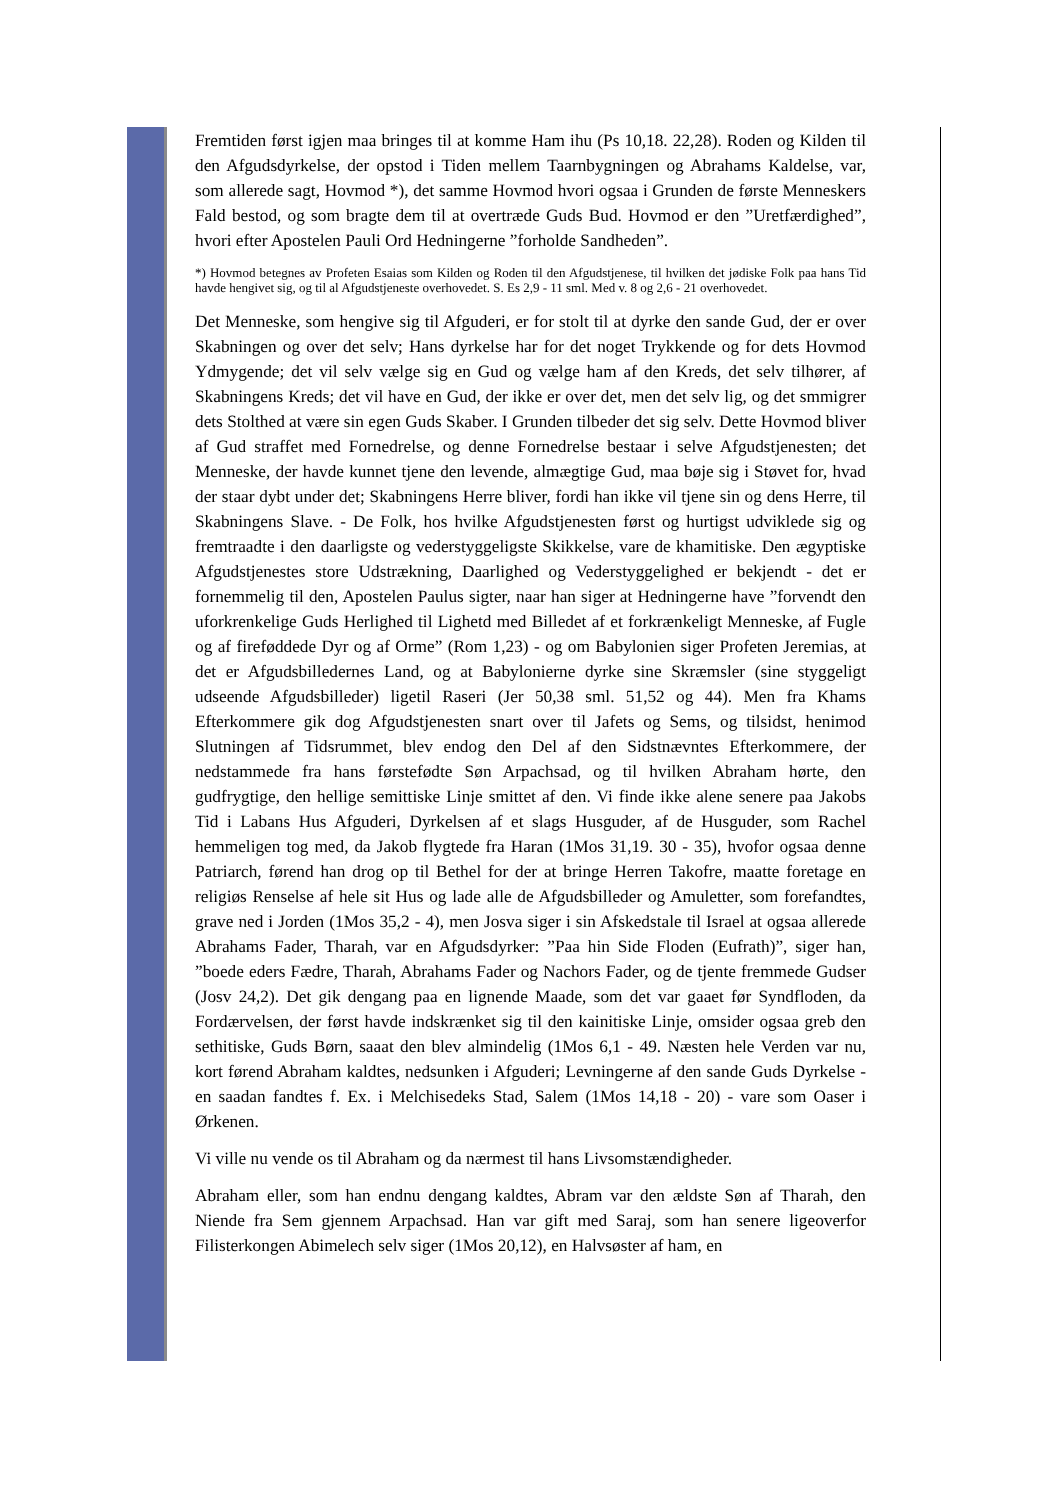Fremtiden først igjen maa bringes til at komme Ham ihu (Ps 10,18. 22,28). Roden og Kilden til den Afgudsdyrkelse, der opstod i Tiden mellem Taarnbygningen og Abrahams Kaldelse, var, som allerede sagt, Hovmod *), det samme Hovmod hvori ogsaa i Grunden de første Menneskers Fald bestod, og som bragte dem til at overtræde Guds Bud. Hovmod er den ”Uretfærdighed”, hvori efter Apostelen Pauli Ord Hedningerne ”forholde Sandheden”.
*) Hovmod betegnes av Profeten Esaias som Kilden og Roden til den Afgudstjenese, til hvilken det jødiske Folk paa hans Tid havde hengivet sig, og til al Afgudstjeneste overhovedet. S. Es 2,9 - 11 sml. Med v. 8 og 2,6 - 21 overhovedet.
Det Menneske, som hengive sig til Afguderi, er for stolt til at dyrke den sande Gud, der er over Skabningen og over det selv; Hans dyrkelse har for det noget Trykkende og for dets Hovmod Ydmygende; det vil selv vælge sig en Gud og vælge ham af den Kreds, det selv tilhører, af Skabningens Kreds; det vil have en Gud, der ikke er over det, men det selv lig, og det smmigrer dets Stolthed at være sin egen Guds Skaber. I Grunden tilbeder det sig selv. Dette Hovmod bliver af Gud straffet med Fornedrelse, og denne Fornedrelse bestaar i selve Afgudstjenesten; det Menneske, der havde kunnet tjene den levende, almægtige Gud, maa bøje sig i Støvet for, hvad der staar dybt under det; Skabningens Herre bliver, fordi han ikke vil tjene sin og dens Herre, til Skabningens Slave. - De Folk, hos hvilke Afgudstjenesten først og hurtigst udviklede sig og fremtraadte i den daarligste og vederstyggeligste Skikkelse, vare de khamitiske. Den ægyptiske Afgudstjenestes store Udstrækning, Daarlighed og Vederstyggelighed er bekjendt - det er fornemmelig til den, Apostelen Paulus sigter, naar han siger at Hedningerne have ”forvendt den uforkrenkelige Guds Herlighed til Lighetd med Billedet af et forkrænkeligt Menneske, af Fugle og af fireføddede Dyr og af Orme” (Rom 1,23) - og om Babylonien siger Profeten Jeremias, at det er Afgudsbilledernes Land, og at Babylonierne dyrke sine Skræmsler (sine styggeligt udseende Afgudsbilleder) ligetil Raseri (Jer 50,38 sml. 51,52 og 44). Men fra Khams Efterkommere gik dog Afgudstjenesten snart over til Jafets og Sems, og tilsidst, henimod Slutningen af Tidsrummet, blev endog den Del af den Sidstnævntes Efterkommere, der nedstammede fra hans førstefødte Søn Arpachsad, og til hvilken Abraham hørte, den gudfrygtige, den hellige semittiske Linje smittet af den. Vi finde ikke alene senere paa Jakobs Tid i Labans Hus Afguderi, Dyrkelsen af et slags Husguder, af de Husguder, som Rachel hemmeligen tog med, da Jakob flygtede fra Haran (1Mos 31,19. 30 - 35), hvofor ogsaa denne Patriarch, førend han drog op til Bethel for der at bringe Herren Takofre, maatte foretage en religiøs Renselse af hele sit Hus og lade alle de Afgudsbilleder og Amuletter, som forefandtes, grave ned i Jorden (1Mos 35,2 - 4), men Josva siger i sin Afskedstale til Israel at ogsaa allerede Abrahams Fader, Tharah, var en Afgudsdyrker: ”Paa hin Side Floden (Eufrath)”, siger han, ”boede eders Fædre, Tharah, Abrahams Fader og Nachors Fader, og de tjente fremmede Gudser (Josv 24,2). Det gik dengang paa en lignende Maade, som det var gaaet før Syndfloden, da Fordærvelsen, der først havde indskrænket sig til den kainitiske Linje, omsider ogsaa greb den sethitiske, Guds Børn, saaat den blev almindelig (1Mos 6,1 - 49. Næsten hele Verden var nu, kort førend Abraham kaldtes, nedsunken i Afguderi; Levningerne af den sande Guds Dyrkelse - en saadan fandtes f. Ex. i Melchisedeks Stad, Salem (1Mos 14,18 - 20) - vare som Oaser i Ørkenen.
Vi ville nu vende os til Abraham og da nærmest til hans Livsomstændigheder.
Abraham eller, som han endnu dengang kaldtes, Abram var den ældste Søn af Tharah, den Niende fra Sem gjennem Arpachsad. Han var gift med Saraj, som han senere ligeoverfor Filisterkongen Abimelech selv siger (1Mos 20,12), en Halvsøster af ham, en